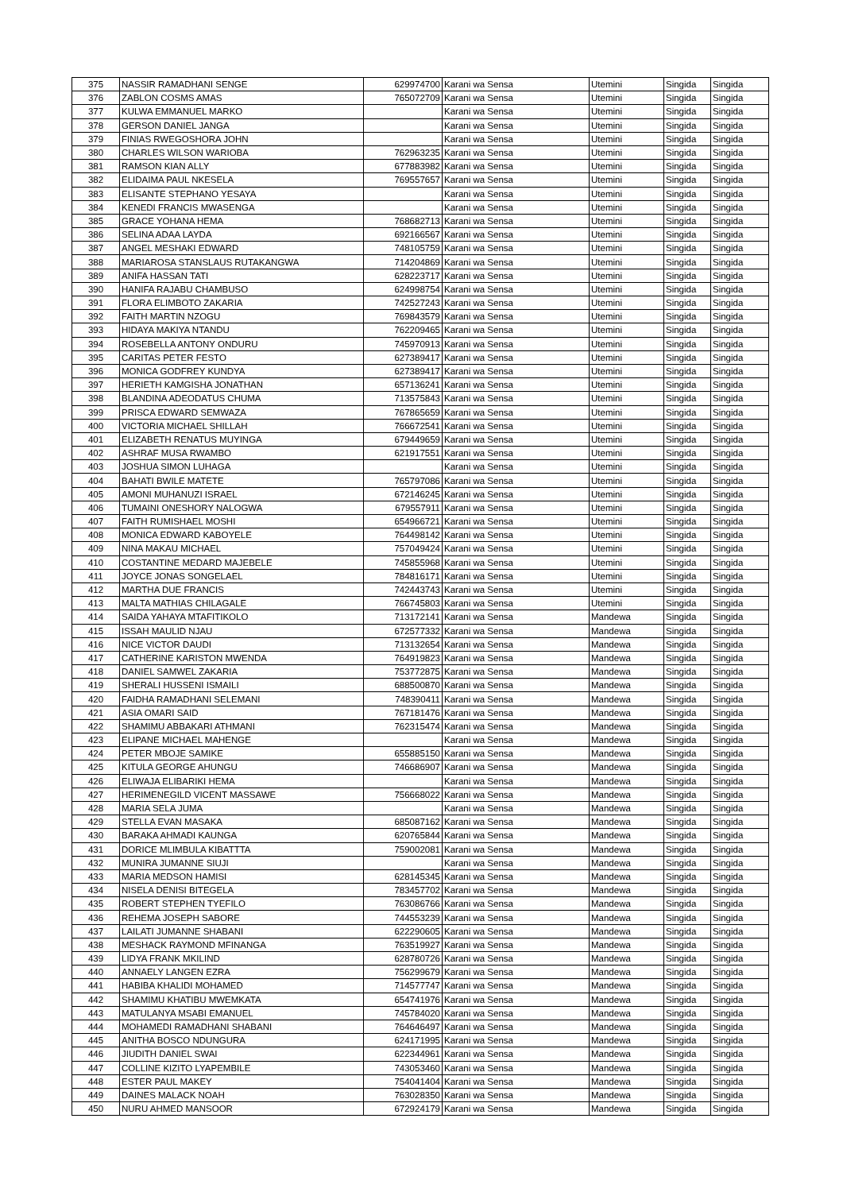| 375 | NASSIR RAMADHANI SENGE | 629974700 | Karani wa Sensa | Utemini | Singida | Singida |
| 376 | ZABLON COSMS AMAS | 765072709 | Karani wa Sensa | Utemini | Singida | Singida |
| 377 | KULWA EMMANUEL MARKO | | Karani wa Sensa | Utemini | Singida | Singida |
| 378 | GERSON DANIEL JANGA | | Karani wa Sensa | Utemini | Singida | Singida |
| 379 | FINIAS RWEGOSHORA JOHN | | Karani wa Sensa | Utemini | Singida | Singida |
| 380 | CHARLES WILSON WARIOBA | 762963235 | Karani wa Sensa | Utemini | Singida | Singida |
| 381 | RAMSON KIAN ALLY | 677883982 | Karani wa Sensa | Utemini | Singida | Singida |
| 382 | ELIDAIMA PAUL NKESELA | 769557657 | Karani wa Sensa | Utemini | Singida | Singida |
| 383 | ELISANTE STEPHANO YESAYA | | Karani wa Sensa | Utemini | Singida | Singida |
| 384 | KENEDI FRANCIS MWASENGA | | Karani wa Sensa | Utemini | Singida | Singida |
| 385 | GRACE YOHANA HEMA | 768682713 | Karani wa Sensa | Utemini | Singida | Singida |
| 386 | SELINA ADAA LAYDA | 692166567 | Karani wa Sensa | Utemini | Singida | Singida |
| 387 | ANGEL MESHAKI EDWARD | 748105759 | Karani wa Sensa | Utemini | Singida | Singida |
| 388 | MARIAROSA STANSLAUS RUTAKANGWA | 714204869 | Karani wa Sensa | Utemini | Singida | Singida |
| 389 | ANIFA HASSAN TATI | 628223717 | Karani wa Sensa | Utemini | Singida | Singida |
| 390 | HANIFA RAJABU CHAMBUSO | 624998754 | Karani wa Sensa | Utemini | Singida | Singida |
| 391 | FLORA ELIMBOTO ZAKARIA | 742527243 | Karani wa Sensa | Utemini | Singida | Singida |
| 392 | FAITH MARTIN NZOGU | 769843579 | Karani wa Sensa | Utemini | Singida | Singida |
| 393 | HIDAYA MAKIYA NTANDU | 762209465 | Karani wa Sensa | Utemini | Singida | Singida |
| 394 | ROSEBELLA ANTONY ONDURU | 745970913 | Karani wa Sensa | Utemini | Singida | Singida |
| 395 | CARITAS PETER FESTO | 627389417 | Karani wa Sensa | Utemini | Singida | Singida |
| 396 | MONICA GODFREY KUNDYA | 627389417 | Karani wa Sensa | Utemini | Singida | Singida |
| 397 | HERIETH KAMGISHA JONATHAN | 657136241 | Karani wa Sensa | Utemini | Singida | Singida |
| 398 | BLANDINA ADEODATUS CHUMA | 713575843 | Karani wa Sensa | Utemini | Singida | Singida |
| 399 | PRISCA EDWARD SEMWAZA | 767865659 | Karani wa Sensa | Utemini | Singida | Singida |
| 400 | VICTORIA MICHAEL SHILLAH | 766672541 | Karani wa Sensa | Utemini | Singida | Singida |
| 401 | ELIZABETH RENATUS MUYINGA | 679449659 | Karani wa Sensa | Utemini | Singida | Singida |
| 402 | ASHRAF MUSA RWAMBO | 621917551 | Karani wa Sensa | Utemini | Singida | Singida |
| 403 | JOSHUA SIMON LUHAGA | | Karani wa Sensa | Utemini | Singida | Singida |
| 404 | BAHATI BWILE MATETE | 765797086 | Karani wa Sensa | Utemini | Singida | Singida |
| 405 | AMONI MUHANUZI ISRAEL | 672146245 | Karani wa Sensa | Utemini | Singida | Singida |
| 406 | TUMAINI ONESHORY NALOGWA | 679557911 | Karani wa Sensa | Utemini | Singida | Singida |
| 407 | FAITH RUMISHAEL MOSHI | 654966721 | Karani wa Sensa | Utemini | Singida | Singida |
| 408 | MONICA EDWARD KABOYELE | 764498142 | Karani wa Sensa | Utemini | Singida | Singida |
| 409 | NINA MAKAU MICHAEL | 757049424 | Karani wa Sensa | Utemini | Singida | Singida |
| 410 | COSTANTINE MEDARD MAJEBELE | 745855968 | Karani wa Sensa | Utemini | Singida | Singida |
| 411 | JOYCE JONAS SONGELAEL | 784816171 | Karani wa Sensa | Utemini | Singida | Singida |
| 412 | MARTHA DUE FRANCIS | 742443743 | Karani wa Sensa | Utemini | Singida | Singida |
| 413 | MALTA MATHIAS CHILAGALE | 766745803 | Karani wa Sensa | Utemini | Singida | Singida |
| 414 | SAIDA YAHAYA MTAFITIKOLO | 713172141 | Karani wa Sensa | Mandewa | Singida | Singida |
| 415 | ISSAH MAULID NJAU | 672577332 | Karani wa Sensa | Mandewa | Singida | Singida |
| 416 | NICE VICTOR DAUDI | 713132654 | Karani wa Sensa | Mandewa | Singida | Singida |
| 417 | CATHERINE KARISTON MWENDA | 764919823 | Karani wa Sensa | Mandewa | Singida | Singida |
| 418 | DANIEL SAMWEL ZAKARIA | 753772875 | Karani wa Sensa | Mandewa | Singida | Singida |
| 419 | SHERALI HUSSENI ISMAILI | 688500870 | Karani wa Sensa | Mandewa | Singida | Singida |
| 420 | FAIDHA RAMADHANI SELEMANI | 748390411 | Karani wa Sensa | Mandewa | Singida | Singida |
| 421 | ASIA OMARI SAID | 767181476 | Karani wa Sensa | Mandewa | Singida | Singida |
| 422 | SHAMIMU ABBAKARI ATHMANI | 762315474 | Karani wa Sensa | Mandewa | Singida | Singida |
| 423 | ELIPANE MICHAEL MAHENGE | | Karani wa Sensa | Mandewa | Singida | Singida |
| 424 | PETER MBOJE SAMIKE | 655885150 | Karani wa Sensa | Mandewa | Singida | Singida |
| 425 | KITULA GEORGE AHUNGU | 746686907 | Karani wa Sensa | Mandewa | Singida | Singida |
| 426 | ELIWAJA ELIBARIKI HEMA | | Karani wa Sensa | Mandewa | Singida | Singida |
| 427 | HERIMENEGILD VICENT MASSAWE | 756668022 | Karani wa Sensa | Mandewa | Singida | Singida |
| 428 | MARIA SELA JUMA | | Karani wa Sensa | Mandewa | Singida | Singida |
| 429 | STELLA EVAN MASAKA | 685087162 | Karani wa Sensa | Mandewa | Singida | Singida |
| 430 | BARAKA AHMADI KAUNGA | 620765844 | Karani wa Sensa | Mandewa | Singida | Singida |
| 431 | DORICE MLIMBULA KIBATTTA | 759002081 | Karani wa Sensa | Mandewa | Singida | Singida |
| 432 | MUNIRA JUMANNE SIUJI | | Karani wa Sensa | Mandewa | Singida | Singida |
| 433 | MARIA MEDSON HAMISI | 628145345 | Karani wa Sensa | Mandewa | Singida | Singida |
| 434 | NISELA DENISI BITEGELA | 783457702 | Karani wa Sensa | Mandewa | Singida | Singida |
| 435 | ROBERT STEPHEN TYEFILO | 763086766 | Karani wa Sensa | Mandewa | Singida | Singida |
| 436 | REHEMA JOSEPH SABORE | 744553239 | Karani wa Sensa | Mandewa | Singida | Singida |
| 437 | LAILATI JUMANNE SHABANI | 622290605 | Karani wa Sensa | Mandewa | Singida | Singida |
| 438 | MESHACK RAYMOND MFINANGA | 763519927 | Karani wa Sensa | Mandewa | Singida | Singida |
| 439 | LIDYA FRANK MKILIND | 628780726 | Karani wa Sensa | Mandewa | Singida | Singida |
| 440 | ANNAELY LANGEN EZRA | 756299679 | Karani wa Sensa | Mandewa | Singida | Singida |
| 441 | HABIBA KHALIDI MOHAMED | 714577747 | Karani wa Sensa | Mandewa | Singida | Singida |
| 442 | SHAMIMU KHATIBU MWEMKATA | 654741976 | Karani wa Sensa | Mandewa | Singida | Singida |
| 443 | MATULANYA MSABI EMANUEL | 745784020 | Karani wa Sensa | Mandewa | Singida | Singida |
| 444 | MOHAMEDI RAMADHANI SHABANI | 764646497 | Karani wa Sensa | Mandewa | Singida | Singida |
| 445 | ANITHA BOSCO NDUNGURA | 624171995 | Karani wa Sensa | Mandewa | Singida | Singida |
| 446 | JIUDITH DANIEL SWAI | 622344961 | Karani wa Sensa | Mandewa | Singida | Singida |
| 447 | COLLINE KIZITO LYAPEMBILE | 743053460 | Karani wa Sensa | Mandewa | Singida | Singida |
| 448 | ESTER PAUL MAKEY | 754041404 | Karani wa Sensa | Mandewa | Singida | Singida |
| 449 | DAINES MALACK NOAH | 763028350 | Karani wa Sensa | Mandewa | Singida | Singida |
| 450 | NURU AHMED MANSOOR | 672924179 | Karani wa Sensa | Mandewa | Singida | Singida |